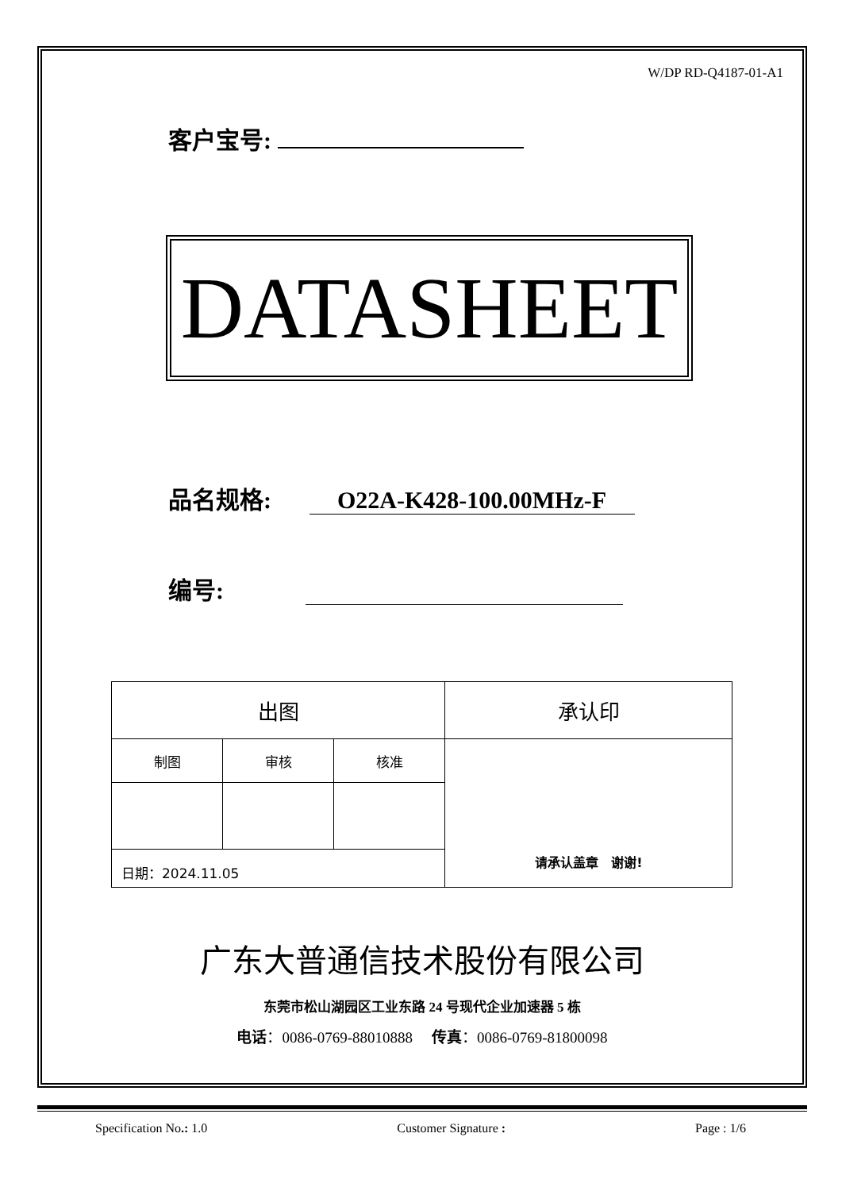W/DP RD-Q4187-01-A1
客户宝号:
DATASHEET
品名规格: O22A-K428-100.00MHz-F
编号:
| 出图 | | | 承认印 |
| 制图 | 审核 | 核准 | 请承认盖章 谢谢! |
| 日期：2024.11.05 | | | |
广东大普通信技术股份有限公司
东莞市松山湖园区工业东路 24 号现代企业加速器 5 栋
电话：0086-0769-88010888 传真：0086-0769-81800098
Specification No.: 1.0 Customer Signature : Page : 1/6